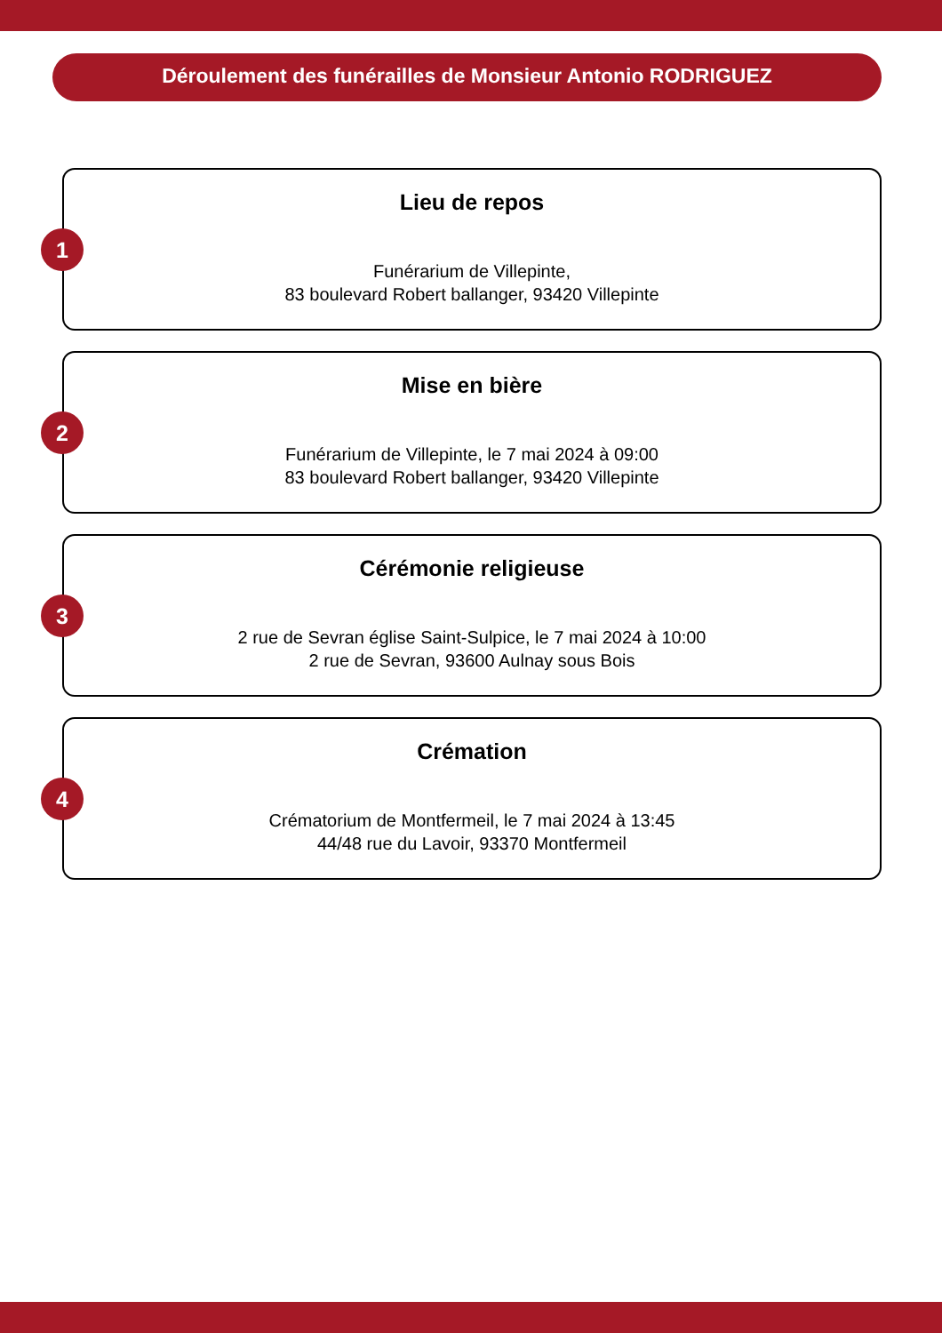Déroulement des funérailles de Monsieur Antonio RODRIGUEZ
1
Lieu de repos
Funérarium de Villepinte,
83 boulevard Robert ballanger, 93420 Villepinte
2
Mise en bière
Funérarium de Villepinte, le 7 mai 2024 à 09:00
83 boulevard Robert ballanger, 93420 Villepinte
3
Cérémonie religieuse
2 rue de Sevran église Saint-Sulpice, le 7 mai 2024 à 10:00
2 rue de Sevran, 93600 Aulnay sous Bois
4
Crémation
Crématorium de Montfermeil, le 7 mai 2024 à 13:45
44/48 rue du Lavoir, 93370 Montfermeil